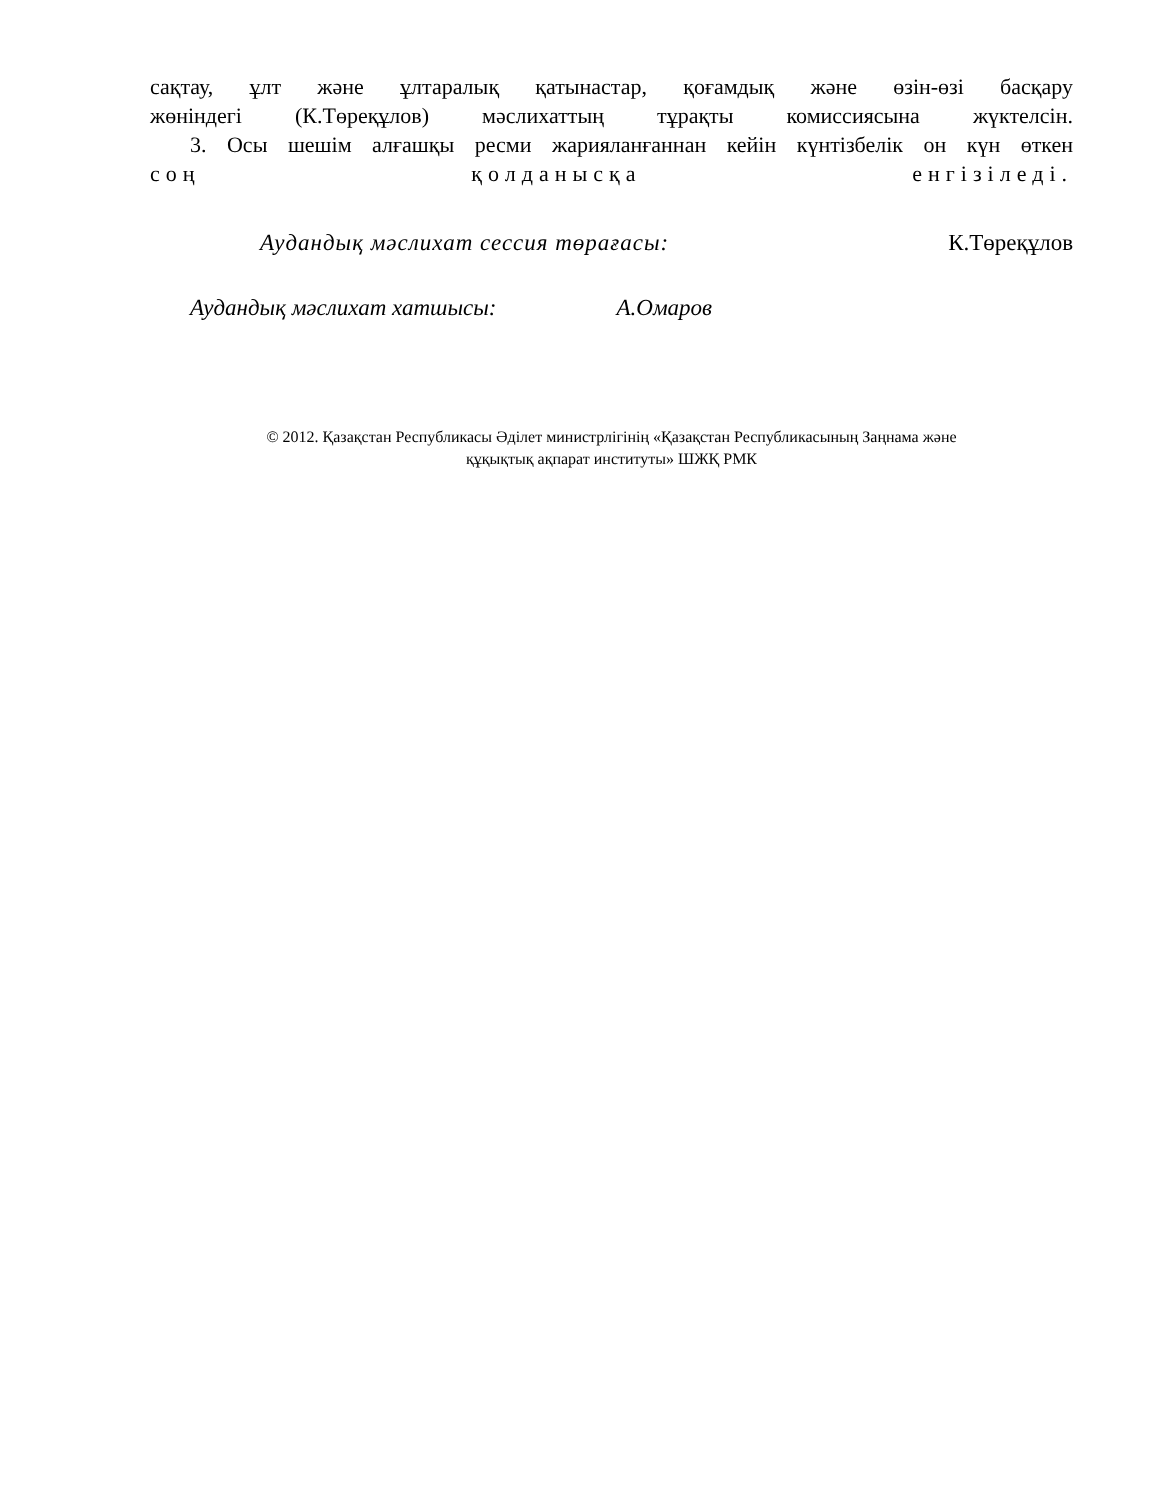сақтау, ұлт және ұлтаралық қатынастар, қоғамдық және өзін-өзі басқару
жөніндегі (К.Төреқұлов) мәслихаттың тұрақты комиссиясына жүктелсін.
3. Осы шешім алғашқы ресми жарияланғаннан кейін күнтізбелік он күн өткен
соң қолданысқа енгізіледі.
Аудандық мәслихат сессия төрағасы: К.Төреқұлов
Аудандық мәслихат хатшысы: А.Омаров
© 2012. Қазақстан Республикасы Әділет министрлігінің «Қазақстан Республикасының Заңнама және
құқықтық ақпарат институты» ШЖҚ РМК